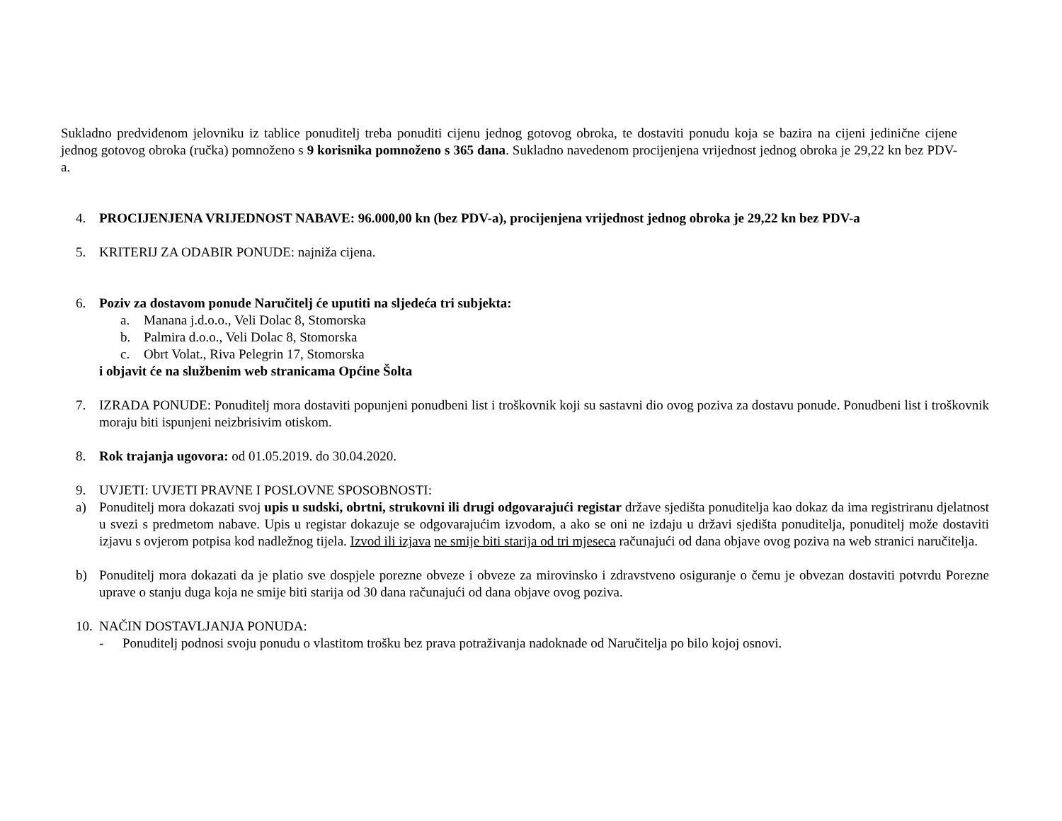Sukladno predviđenom jelovniku iz tablice ponuditelj treba ponuditi cijenu jednog gotovog obroka, te dostaviti ponudu koja se bazira na cijeni jedinične cijene jednog gotovog obroka (ručka) pomnoženo s 9 korisnika pomnoženo s 365 dana. Sukladno navedenom procijenjena vrijednost jednog obroka je 29,22 kn bez PDV-a.
4. PROCIJENJENA VRIJEDNOST NABAVE: 96.000,00 kn (bez PDV-a), procijenjena vrijednost jednog obroka je 29,22 kn bez PDV-a
5. KRITERIJ ZA ODABIR PONUDE: najniža cijena.
6. Poziv za dostavom ponude Naručitelj će uputiti na sljedeća tri subjekta:
a. Manana j.d.o.o., Veli Dolac 8, Stomorska
b. Palmira d.o.o., Veli Dolac 8, Stomorska
c. Obrt Volat., Riva Pelegrin 17, Stomorska
i objavit će na službenim web stranicama Općine Šolta
7. IZRADA PONUDE: Ponuditelj mora dostaviti popunjeni ponudbeni list i troškovnik koji su sastavni dio ovog poziva za dostavu ponude. Ponudbeni list i troškovnik moraju biti ispunjeni neizbrisivim otiskom.
8. Rok trajanja ugovora: od 01.05.2019. do 30.04.2020.
9. UVJETI: UVJETI PRAVNE I POSLOVNE SPOSOBNOSTI:
a) Ponuditelj mora dokazati svoj upis u sudski, obrtni, strukovni ili drugi odgovarajući registar države sjedišta ponuditelja kao dokaz da ima registriranu djelatnost u svezi s predmetom nabave. Upis u registar dokazuje se odgovarajućim izvodom, a ako se oni ne izdaju u državi sjedišta ponuditelja, ponuditelj može dostaviti izjavu s ovjerom potpisa kod nadležnog tijela. Izvod ili izjava ne smije biti starija od tri mjeseca računajući od dana objave ovog poziva na web stranici naručitelja.
b) Ponuditelj mora dokazati da je platio sve dospjele porezne obveze i obveze za mirovinsko i zdravstveno osiguranje o čemu je obvezan dostaviti potvrdu Porezne uprave o stanju duga koja ne smije biti starija od 30 dana računajući od dana objave ovog poziva.
10. NAČIN DOSTAVLJANJA PONUDA:
- Ponuditelj podnosi svoju ponudu o vlastitom trošku bez prava potraživanja nadoknade od Naručitelja po bilo kojoj osnovi.